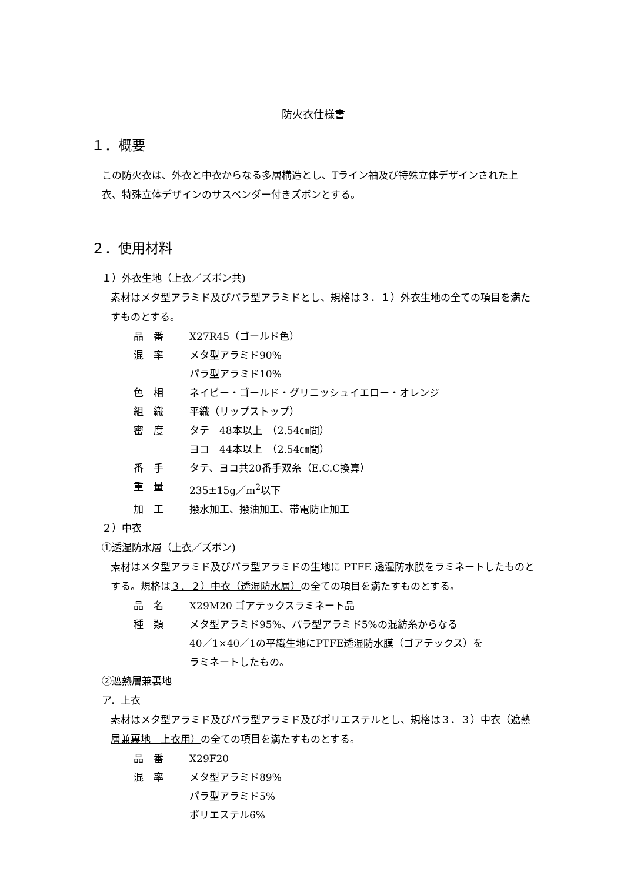防火衣仕様書
１．概要
この防火衣は、外衣と中衣からなる多層構造とし、Tライン袖及び特殊立体デザインされた上衣、特殊立体デザインのサスペンダー付きズボンとする。
２．使用材料
１）外衣生地（上衣／ズボン共)
素材はメタ型アラミド及びパラ型アラミドとし、規格は３．１）外衣生地の全ての項目を満たすものとする。
| 品 番 | X27R45（ゴールド色） |
| 混 率 | メタ型アラミド90% パラ型アラミド10% |
| 色 相 | ネイビー・ゴールド・グリニッシュイエロー・オレンジ |
| 組 織 | 平織（リップストップ） |
| 密 度 | タテ 48本以上 （2.54㎝間） ヨコ 44本以上 （2.54㎝間） |
| 番 手 | タテ、ヨコ共20番手双糸（E.C.C換算） |
| 重 量 | 235±15g／m<sup>2</sup>以下 |
| 加 工 | 撥水加工、撥油加工、帯電防止加工 |
２）中衣
①透湿防水層（上衣／ズボン)
素材はメタ型アラミド及びパラ型アラミドの生地に PTFE 透湿防水膜をラミネートしたものとする。規格は３．２）中衣（透湿防水層）の全ての項目を満たすものとする。
| 品 名 | X29M20 ゴアテックスラミネート品 |
| 種 類 | メタ型アラミド95%、パラ型アラミド5%の混紡糸からなる 40／1×40／1の平織生地にPTFE透湿防水膜（ゴアテックス）を ラミネートしたもの。 |
②遮熱層兼裏地
ア．上衣
素材はメタ型アラミド及びパラ型アラミド及びポリエステルとし、規格は３．３）中衣（遮熱層兼裏地　上衣用）の全ての項目を満たすものとする。
| 品 番 | X29F20 |
| 混 率 | メタ型アラミド89% パラ型アラミド5% ポリエステル6% |